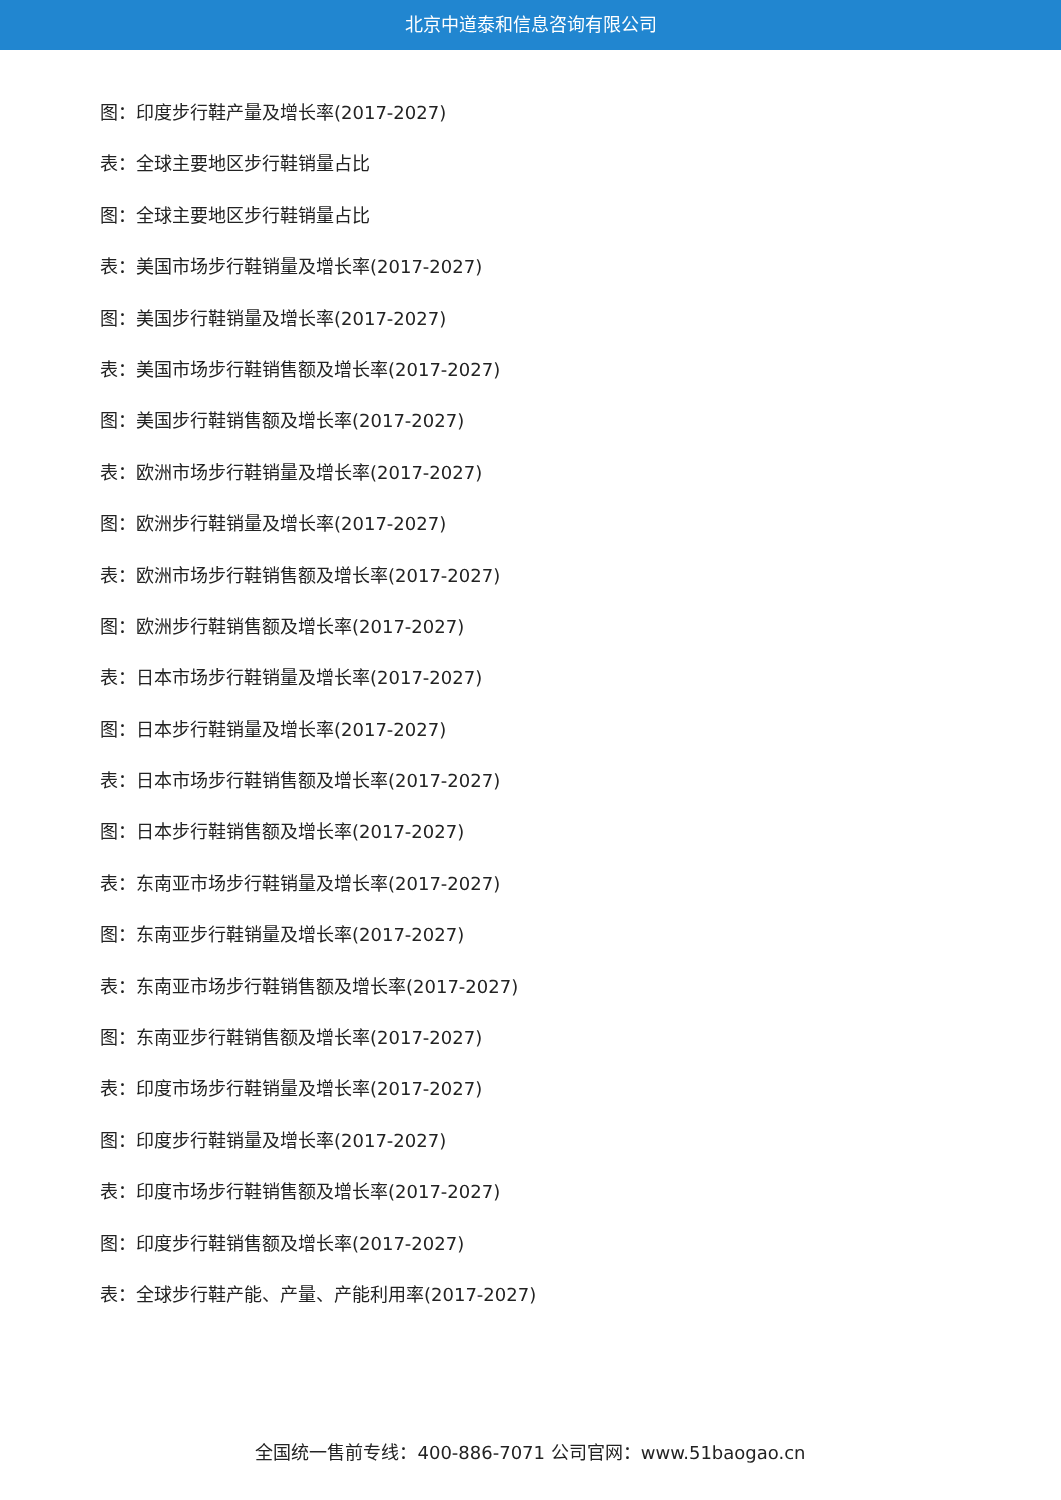北京中道泰和信息咨询有限公司
图：印度步行鞋产量及增长率(2017-2027)
表：全球主要地区步行鞋销量占比
图：全球主要地区步行鞋销量占比
表：美国市场步行鞋销量及增长率(2017-2027)
图：美国步行鞋销量及增长率(2017-2027)
表：美国市场步行鞋销售额及增长率(2017-2027)
图：美国步行鞋销售额及增长率(2017-2027)
表：欧洲市场步行鞋销量及增长率(2017-2027)
图：欧洲步行鞋销量及增长率(2017-2027)
表：欧洲市场步行鞋销售额及增长率(2017-2027)
图：欧洲步行鞋销售额及增长率(2017-2027)
表：日本市场步行鞋销量及增长率(2017-2027)
图：日本步行鞋销量及增长率(2017-2027)
表：日本市场步行鞋销售额及增长率(2017-2027)
图：日本步行鞋销售额及增长率(2017-2027)
表：东南亚市场步行鞋销量及增长率(2017-2027)
图：东南亚步行鞋销量及增长率(2017-2027)
表：东南亚市场步行鞋销售额及增长率(2017-2027)
图：东南亚步行鞋销售额及增长率(2017-2027)
表：印度市场步行鞋销量及增长率(2017-2027)
图：印度步行鞋销量及增长率(2017-2027)
表：印度市场步行鞋销售额及增长率(2017-2027)
图：印度步行鞋销售额及增长率(2017-2027)
表：全球步行鞋产能、产量、产能利用率(2017-2027)
全国统一售前专线：400-886-7071 公司官网：www.51baogao.cn